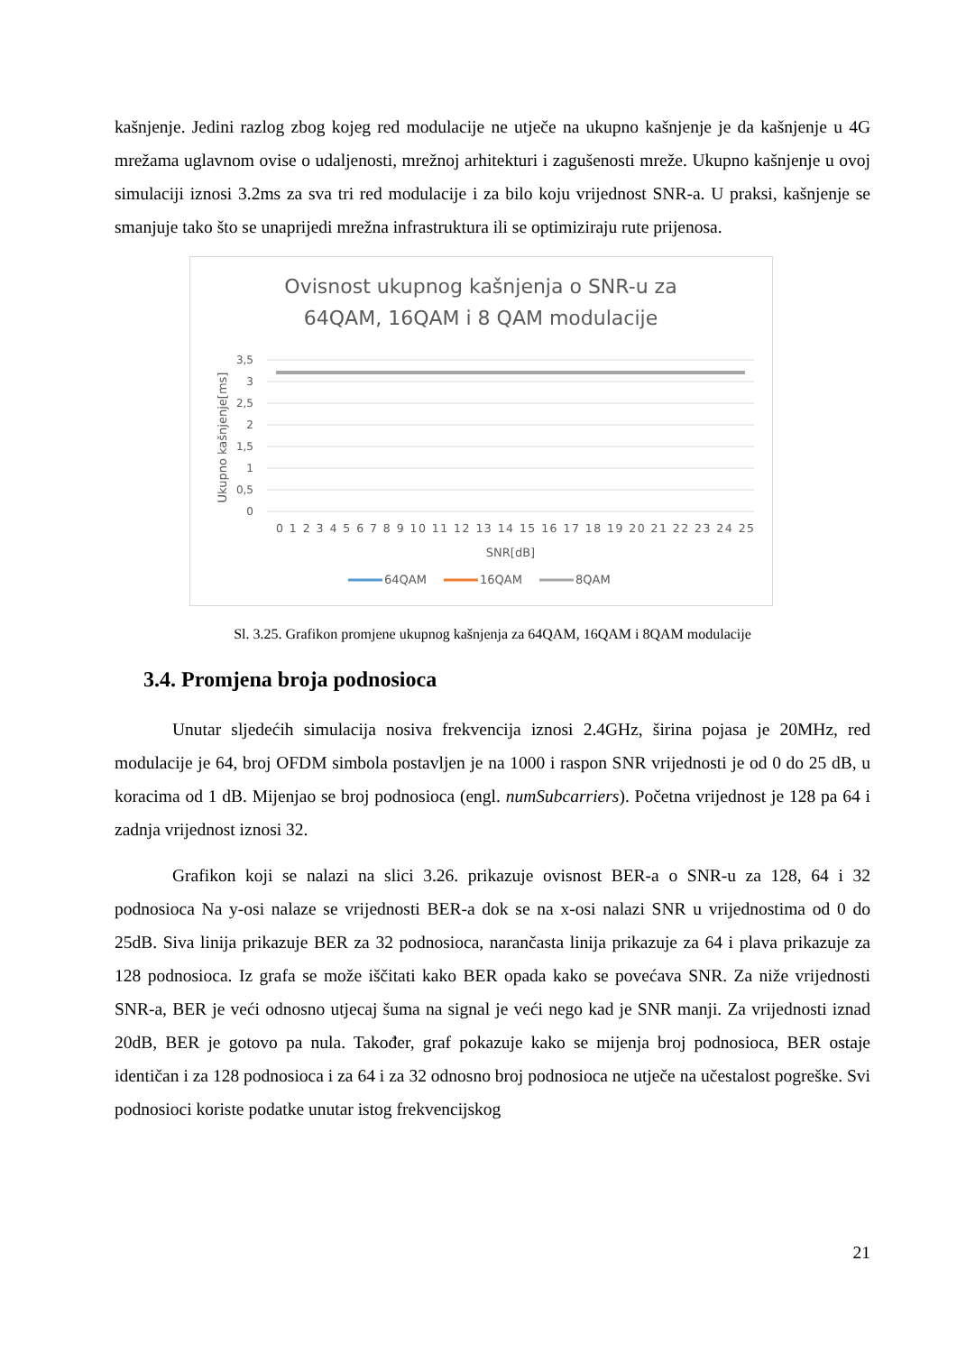kašnjenje. Jedini razlog zbog kojeg red modulacije ne utječe na ukupno kašnjenje je da kašnjenje u 4G mrežama uglavnom ovise o udaljenosti, mrežnoj arhitekturi i zagušenosti mreže. Ukupno kašnjenje u ovoj simulaciji iznosi 3.2ms za sva tri red modulacije i za bilo koju vrijednost SNR-a. U praksi, kašnjenje se smanjuje tako što se unaprijedi mrežna infrastruktura ili se optimiziraju rute prijenosa.
Ovisnost ukupnog kašnjenja o SNR-u za
64QAM, 16QAM i 8 QAM modulacije
3,5
3
2,5
2
1,5
1
0,5
0
Ukupno kašnjenje[ms]
0 1 2 3 4 5 6 7 8 9 10 11 12 13 14 15 16 17 18 19 20 21 22 23 24 25
SNR[dB]
64QAM
16QAM
8QAM
Sl. 3.25. Grafikon promjene ukupnog kašnjenja za 64QAM, 16QAM i 8QAM modulacije
3.4. Promjena broja podnosioca
Unutar sljedećih simulacija nosiva frekvencija iznosi 2.4GHz, širina pojasa je 20MHz, red modulacije je 64, broj OFDM simbola postavljen je na 1000 i raspon SNR vrijednosti je od 0 do 25 dB, u koracima od 1 dB. Mijenjao se broj podnosioca (engl. numSubcarriers). Početna vrijednost je 128 pa 64 i zadnja vrijednost iznosi 32.
Grafikon koji se nalazi na slici 3.26. prikazuje ovisnost BER-a o SNR-u za 128, 64 i 32 podnosioca Na y-osi nalaze se vrijednosti BER-a dok se na x-osi nalazi SNR u vrijednostima od 0 do 25dB. Siva linija prikazuje BER za 32 podnosioca, narančasta linija prikazuje za 64 i plava prikazuje za 128 podnosioca. Iz grafa se može iščitati kako BER opada kako se povećava SNR. Za niže vrijednosti SNR-a, BER je veći odnosno utjecaj šuma na signal je veći nego kad je SNR manji. Za vrijednosti iznad 20dB, BER je gotovo pa nula. Također, graf pokazuje kako se mijenja broj podnosioca, BER ostaje identičan i za 128 podnosioca i za 64 i za 32 odnosno broj podnosioca ne utječe na učestalost pogreške. Svi podnosioci koriste podatke unutar istog frekvencijskog
21